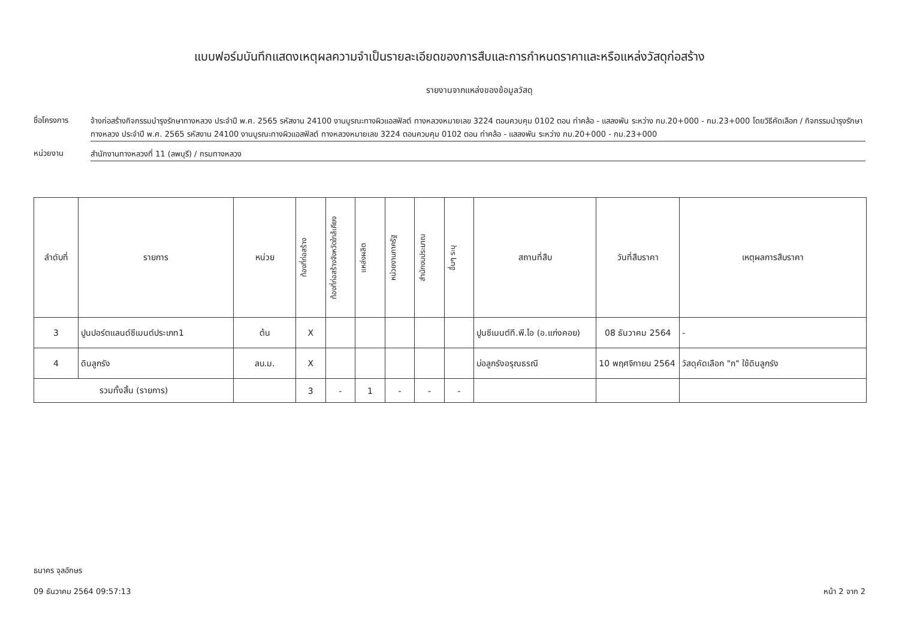แบบฟอร์มบันทึกแสดงเหตุผลความจำเป็นรายละเอียดของการสืบและการกำหนดราคาและหรือแหล่งวัสดุก่อสร้าง
รายงานจากแหล่งของข้อมูลวัสดุ
ชื่อโครงการ
จ้างก่อสร้างกิจกรรมบำรุงรักษาทางหลวง ประจำปี พ.ศ. 2565 รหัสงาน 24100 งานบูรณะทางผิวแอสฟัลต์ ทางหลวงหมายเลข 3224 ตอนควบคุม 0102 ตอน ท่าคล้อ - แสลงพัน ระหว่าง กม.20+000 - กม.23+000 โดยวิธีคัดเลือก / กิจกรรมบำรุงรักษาทางหลวง ประจำปี พ.ศ. 2565 รหัสงาน 24100 งานบูรณะทางผิวแอสฟัลต์ ทางหลวงหมายเลข 3224 ตอนควบคุม 0102 ตอน ท่าคล้อ - แสลงพัน ระหว่าง กม.20+000 - กม.23+000
หน่วยงาน
สำนักงานทางหลวงที่ 11 (ลพบุรี) / กรมทางหลวง
| ลำดับที่ | รายการ | หน่วย | ท้องที่ก่อสร้าง | ท้องที่ก่อสร้างจังหวัดใกล้เคียง | แหล่งผลิต | หน่วยงานภาครัฐ | สำนักงบประมาณ | อื่นๆ ระบุ | สถานที่สืบ | วันที่สืบราคา | เหตุผลการสืบราคา |
| --- | --- | --- | --- | --- | --- | --- | --- | --- | --- | --- | --- |
| 3 | ปูนปอร์ตแลนด์ซีเมนต์ประเภท1 | ต้น | X | | | | | | ปูนซีเมนต์ที.พี.ไอ (อ.แก่งคอย) | 08 ธันวาคม 2564 | - |
| 4 | ดินลูกรัง | ลบ.ม. | X | | | | | | บ่อลูกรังอรุณธรณี | 10 พฤศจิกายน 2564 | วัสดุคัดเลือก "ก" ใช้ดินลูกรัง |
| รวมทั้งสิ้น (รายการ) | | | 3 | - | 1 | - | - | - | | | |
ธนาคร จุลอักษร
09 ธันวาคม 2564 09:57:13
หน้า 2 จาก 2